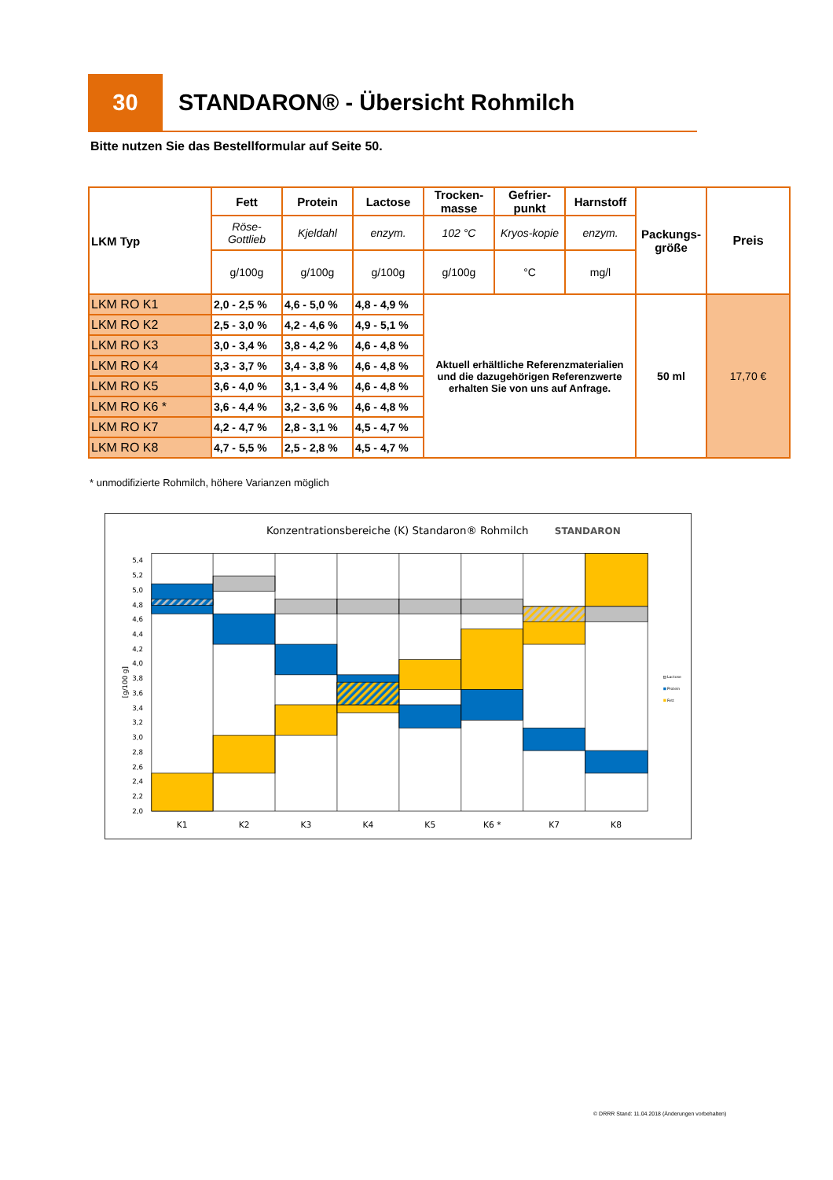30
STANDARON® - Übersicht Rohmilch
Bitte nutzen Sie das Bestellformular auf Seite 50.
| LKM Typ | Fett | Protein | Lactose | Trocken- masse | Gefrier- punkt | Harnstoff | Packungs- größe | Preis |
| --- | --- | --- | --- | --- | --- | --- | --- | --- |
| | Röse- Gottlieb | Kjeldahl | enzym. | 102 °C | Kryos-kopie | enzym. | | |
| | g/100g | g/100g | g/100g | g/100g | °C | mg/l | | |
| LKM RO K1 | 2,0 - 2,5 % | 4,6 - 5,0 % | 4,8 - 4,9 % | Aktuell erhältliche Referenzmaterialien und die dazugehörigen Referenzwerte erhalten Sie von uns auf Anfrage. | | | 50 ml | 17,70 € |
| LKM RO K2 | 2,5 - 3,0 % | 4,2 - 4,6 % | 4,9 - 5,1 % | | | | | |
| LKM RO K3 | 3,0 - 3,4 % | 3,8 - 4,2 % | 4,6 - 4,8 % | | | | | |
| LKM RO K4 | 3,3 - 3,7 % | 3,4 - 3,8 % | 4,6 - 4,8 % | | | | | |
| LKM RO K5 | 3,6 - 4,0 % | 3,1 - 3,4 % | 4,6 - 4,8 % | | | | | |
| LKM RO K6 * | 3,6 - 4,4 % | 3,2 - 3,6 % | 4,6 - 4,8 % | | | | | |
| LKM RO K7 | 4,2 - 4,7 % | 2,8 - 3,1 % | 4,5 - 4,7 % | | | | | |
| LKM RO K8 | 4,7 - 5,5 % | 2,5 - 2,8 % | 4,5 - 4,7 % | | | | | |
* unmodifizierte Rohmilch, höhere Varianzen möglich
Konzentrationsbereiche (K) Standaron® Rohmilch
STANDARON
5,4
5,2
5,0
4,8
4,6
4,4
4,2
4,0
3,8
3,6
3,4
3,2
3,0
2,8
2,6
2,4
2,2
2,0
[g/100 g]
K1
K2
K3
K4
K5
K6 *
K7
K8
Lactose
Protein
Fett
© DRRR Stand: 11.04.2018 (Änderungen vorbehalten)